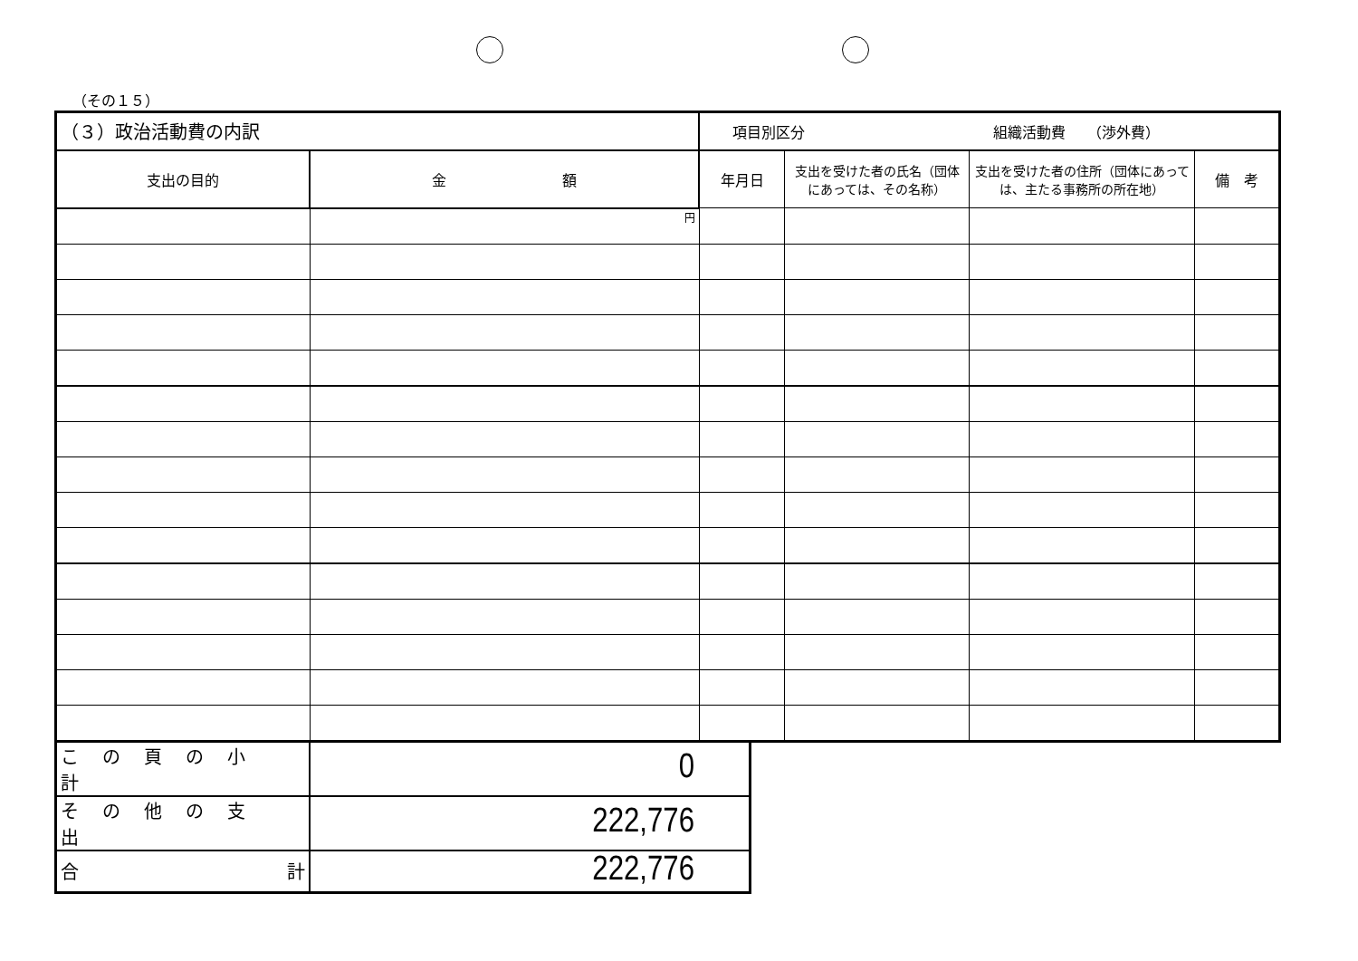（その１５）
| （３）政治活動費の内訳 | | 項目別区分 組織活動費 （渉外費） | | | |
| --- | --- | --- | --- | --- | --- |
| 支出の目的 | 金 額 | 年月日 | 支出を受けた者の氏名（団体にあっては、その名称） | 支出を受けた者の住所（団体にあっては、主たる事務所の所在地） | 備 考 |
| | 円 | | | | |
| この頁の小計 | 0 |
| その他の支出 | 222,776 |
| 合 計 | 222,776 |